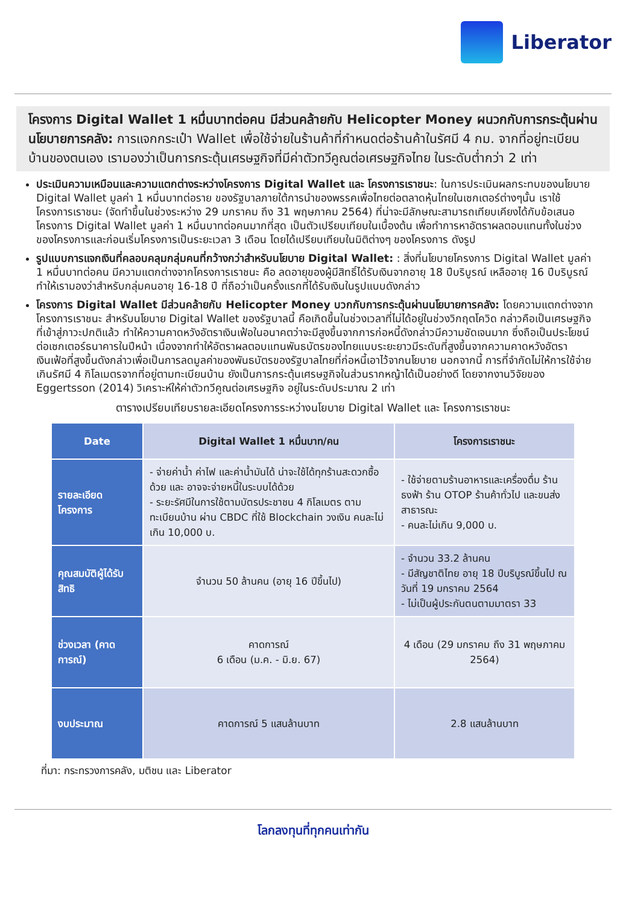Liberator
โครงการ Digital Wallet 1 หมื่นบาทต่อคน มีส่วนคล้ายกับ Helicopter Money ผนวกกับการกระตุ้นผ่านนโยบายการคลัง: การแจกกระเป๋า Wallet เพื่อใช้จ่ายในร้านค้าที่กำหนดต่อร้านค้าในรัศมี 4 กม. จากที่อยู่ทะเบียนบ้านของตนเอง เรามองว่าเป็นการกระตุ้นเศรษฐกิจที่มีค่าตัวทวีคูณต่อเศรษฐกิจไทย ในระดับต่ำกว่า 2 เท่า
ประเมินความเหมือนและความแตกต่างระหว่างโครงการ Digital Wallet และ โครงการเราชนะ: ในการประเมินผลกระทบของนโยบาย Digital Wallet มูลค่า 1 หมื่นบาทต่อราย ของรัฐบาลภายใต้การนำของพรรคเพื่อไทยต่อตลาดหุ้นไทยในเซกเตอร์ต่างๆนั้น เราใช้โครงการเราชนะ (จัดทำขึ้นในช่วงระหว่าง 29 มกราคม ถึง 31 พฤษภาคม 2564) ที่น่าจะมีลักษณะสามารถเทียบเคียงได้กับข้อเสนอโครงการ Digital Wallet มูลค่า 1 หมื่นบาทต่อคนมากที่สุด เป็นตัวเปรียบเทียบในเบื้องต้น เพื่อทำการหาอัตราผลตอบแทนทั้งในช่วงของโครงการและก่อนเริ่มโครงการเป็นระยะเวลา 3 เดือน โดยได้เปรียบเทียบในมิติต่างๆ ของโครงการ ดังรูป
รูปแบบการแจกเงินที่คลอบคลุมกลุ่มคนที่กว้างกว่าสำหรับนโยบาย Digital Wallet: : สิ่งที่นโยบายโครงการ Digital Wallet มูลค่า 1 หมื่นบาทต่อคน มีความแตกต่างจากโครงการเราชนะ คือ ลดอายุของผู้มีสิทธิ์ได้รับเงินจากอายุ 18 ปีบริบูรณ์ เหลืออายุ 16 ปีบริบูรณ์ ทำให้เรามองว่าสำหรับกลุ่มคนอายุ 16-18 ปี ที่ถือว่าเป็นครั้งแรกที่ได้รับเงินในรูปแบบดังกล่าว
โครงการ Digital Wallet มีส่วนคล้ายกับ Helicopter Money บวกกับการกระตุ้นผ่านนโยบายการคลัง: โดยความแตกต่างจากโครงการเราชนะ สำหรับนโยบาย Digital Wallet ของรัฐบาลนี้ คือเกิดขึ้นในช่วงเวลาที่ไม่ได้อยู่ในช่วงวิกฤตโควิด กล่าวคือเป็นเศรษฐกิจที่เข้าสู่ภาวะปกติแล้ว ทำให้ความคาดหวังอัตราเงินเฟ้อในอนาคตว่าจะมีสูงขึ้นจากการก่อหนี้ดังกล่าวมีความชัดเจนมาก ซึ่งถือเป็นประโยชน์ต่อเซกเตอร์ธนาคารในปีหน้า เนื่องจากทำให้อัตราผลตอบแทนพันธบัตรของไทยแบบระยะยาวมีระดับที่สูงขึ้นจากความคาดหวังอัตราเงินเฟ้อที่สูงขึ้นดังกล่าวเพื่อเป็นการลดมูลค่าของพันธบัตรของรัฐบาลไทยที่ก่อหนี้เอาไว้จากนโยบาย นอกจากนี้ การที่จำกัดไม่ให้การใช้จ่ายเกินรัศมี 4 กิโลเมตรจากที่อยู่ตามทะเบียนบ้าน ยังเป็นการกระตุ้นเศรษฐกิจในส่วนรากหญ้าได้เป็นอย่างดี โดยจากงานวิจัยของ Eggertsson (2014) วิเคราะห์ให้ค่าตัวทวีคูณต่อเศรษฐกิจ อยู่ในระดับประมาณ 2 เท่า
ตารางเปรียบเทียบรายละเอียดโครงการระหว่างนโยบาย Digital Wallet และ โครงการเราชนะ
| Date | Digital Wallet 1 หมื่นบาท/คน | โครงการเราชนะ |
| --- | --- | --- |
| รายละเอียดโครงการ | - จ่ายค่าน้ำ ค่าไฟ และค่าน้ำมันได้ น่าจะใช้ได้ทุกร้านสะดวกซื้อด้วย และ อาจจะจ่ายหนี้ในระบบได้ด้วย - ระยะรัศมีในการใช้ตามบัตรประชาชน 4 กิโลเมตร ตามทะเบียนบ้าน ผ่าน CBDC ที่ใช้ Blockchain วงเงิน คนละไม่เกิน 10,000 บ. | - ใช้จ่ายตามร้านอาหารและเครื่องดื่ม ร้านธงฟ้า ร้าน OTOP ร้านค้าทั่วไป และขนส่งสาธารณะ - คนละไม่เกิน 9,000 บ. |
| คุณสมบัติผู้ได้รับสิทธิ | จำนวน 50 ล้านคน (อายุ 16 ปีขึ้นไป) | - จำนวน 33.2 ล้านคน - มีสัญชาติไทย อายุ 18 ปีบริบูรณ์ขึ้นไป ณ วันที่ 19 มกราคม 2564 - ไม่เป็นผู้ประกันตนตามมาตรา 33 |
| ช่วงเวลา (คาดการณ์) | คาดการณ์ 6 เดือน (ม.ค. - มิ.ย. 67) | 4 เดือน (29 มกราคม ถึง 31 พฤษภาคม 2564) |
| งบประมาณ | คาดการณ์ 5 แสนล้านบาท | 2.8 แสนล้านบาท |
ที่มา: กระทรวงการคลัง, มติชน และ Liberator
โลกลงทุนที่ทุกคนเท่ากัน